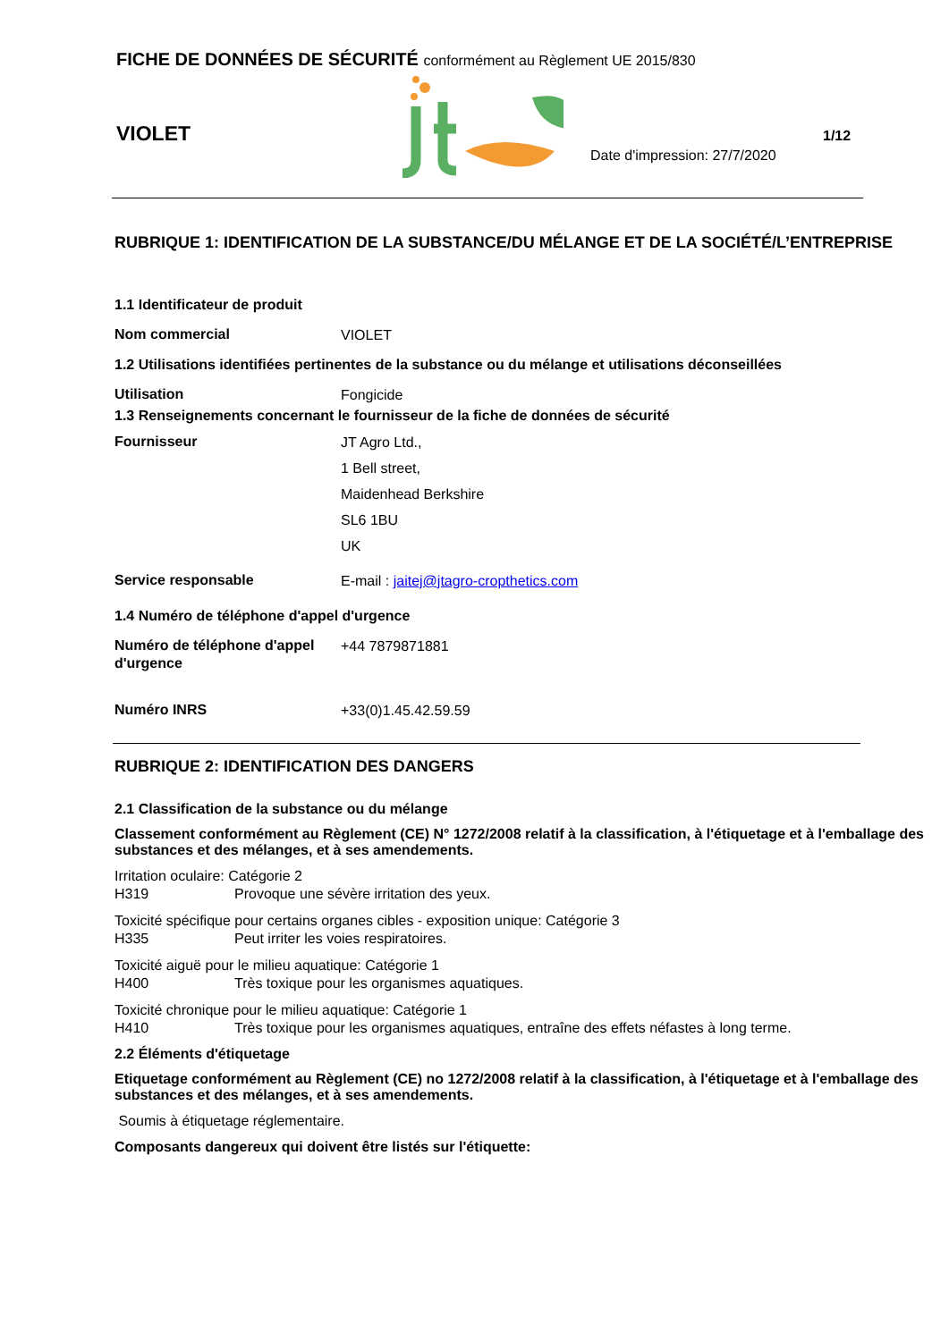FICHE DE DONNÉES DE SÉCURITÉ conformément au Règlement UE 2015/830
VIOLET
Date d'impression: 27/7/2020
1/12
RUBRIQUE 1: IDENTIFICATION DE LA SUBSTANCE/DU MÉLANGE ET DE LA SOCIÉTÉ/L’ENTREPRISE
1.1 Identificateur de produit
Nom commercial VIOLET
1.2 Utilisations identifiées pertinentes de la substance ou du mélange et utilisations déconseillées
Utilisation Fongicide
1.3 Renseignements concernant le fournisseur de la fiche de données de sécurité
Fournisseur JT Agro Ltd.,
1 Bell street,
Maidenhead Berkshire
SL6 1BU
UK
Service responsable E-mail : jaitej@jtagro-cropthetics.com
1.4 Numéro de téléphone d'appel d'urgence
Numéro de téléphone d'appel d'urgence +44 7879871881
Numéro INRS +33(0)1.45.42.59.59
RUBRIQUE 2: IDENTIFICATION DES DANGERS
2.1 Classification de la substance ou du mélange
Classement conformément au Règlement (CE) N° 1272/2008 relatif à la classification, à l'étiquetage et à l'emballage des substances et des mélanges, et à ses amendements.
Irritation oculaire: Catégorie 2
H319 Provoque une sévère irritation des yeux.
Toxicité spécifique pour certains organes cibles - exposition unique: Catégorie 3
H335 Peut irriter les voies respiratoires.
Toxicité aiguë pour le milieu aquatique: Catégorie 1
H400 Très toxique pour les organismes aquatiques.
Toxicité chronique pour le milieu aquatique: Catégorie 1
H410 Très toxique pour les organismes aquatiques, entraîne des effets néfastes à long terme.
2.2 Éléments d'étiquetage
Etiquetage conformément au Règlement (CE) no 1272/2008 relatif à la classification, à l'étiquetage et à l'emballage des substances et des mélanges, et à ses amendements.
Soumis à étiquetage réglementaire.
Composants dangereux qui doivent être listés sur l'étiquette: